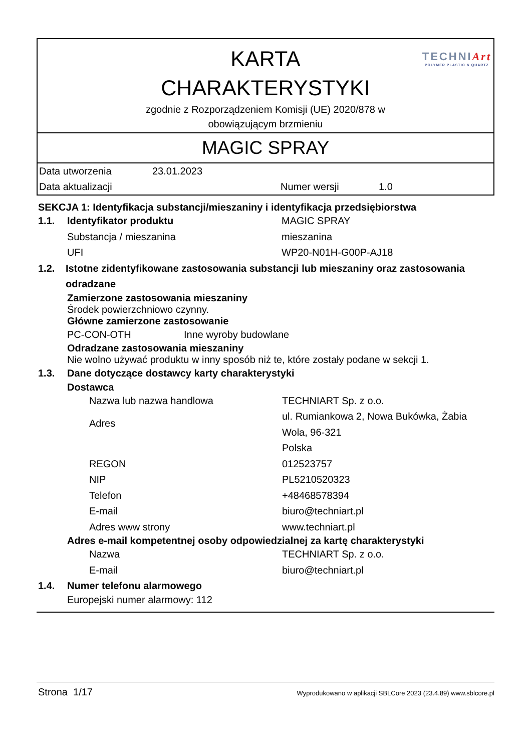TECHNIArt
POLYMER PLASTIC & QUARTZ
KARTA
CHARAKTERYSTYKI
zgodnie z Rozporządzeniem Komisji (UE) 2020/878 w
obowiązującym brzmieniu
MAGIC SPRAY
| Data utworzenia | 23.01.2023 | | |
| Data aktualizacji | | Numer wersji | 1.0 |
SEKCJA 1: Identyfikacja substancji/mieszaniny i identyfikacja przedsiębiorstwa
1.1. Identyfikator produktu MAGIC SPRAY
Substancja / mieszanina mieszanina
UFI WP20-N01H-G00P-AJ18
1.2. Istotne zidentyfikowane zastosowania substancji lub mieszaniny oraz zastosowania odradzane
Zamierzone zastosowania mieszaniny
Środek powierzchniowo czynny.
Główne zamierzone zastosowanie
PC-CON-OTH Inne wyroby budowlane
Odradzane zastosowania mieszaniny
Nie wolno używać produktu w inny sposób niż te, które zostały podane w sekcji 1.
1.3. Dane dotyczące dostawcy karty charakterystyki
Dostawca
Nazwa lub nazwa handlowa TECHNIART Sp. z o.o.
Adres
ul. Rumiankowa 2, Nowa Bukówka, Żabia
Wola, 96-321
Polska
REGON 012523757
NIP PL5210520323
Telefon +48468578394
E-mail biuro@techniart.pl
Adres www strony www.techniart.pl
Adres e-mail kompetentnej osoby odpowiedzialnej za kartę charakterystyki
Nazwa TECHNIART Sp. z o.o.
E-mail biuro@techniart.pl
1.4. Numer telefonu alarmowego
Europejski numer alarmowy: 112
Strona 1/17
Wyprodukowano w aplikacji SBLCore 2023 (23.4.89) www.sblcore.pl